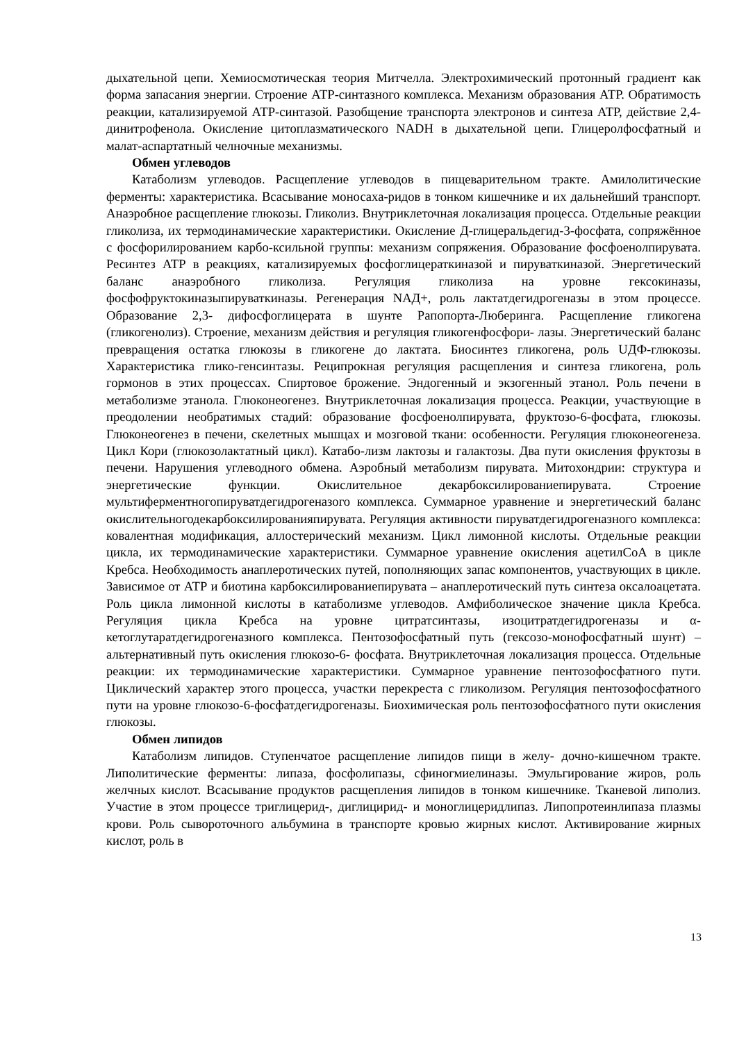дыхательной цепи. Хемиосмотическая теория Митчелла. Электрохимический протонный градиент как форма запасания энергии. Строение АТР-синтазного комплекса. Механизм образования АТР. Обратимость реакции, катализируемой АТР-синтазой. Разобщение транспорта электронов и синтеза АТР, действие 2,4-динитрофенола. Окисление цитоплазматического NADH в дыхательной цепи. Глицеролфосфатный и малат-аспартатный челночные механизмы.
Обмен углеводов
Катаболизм углеводов. Расщепление углеводов в пищеварительном тракте. Амилолитические ферменты: характеристика. Всасывание моносаха-ридов в тонком кишечнике и их дальнейший транспорт. Анаэробное расщепление глюкозы. Гликолиз. Внутриклеточная локализация процесса. Отдельные реакции гликолиза, их термодинамические характеристики. Окисление Д-глицеральдегид-3-фосфата, сопряжённое с фосфорилированием карбо-ксильной группы: механизм сопряжения. Образование фосфоенолпирувата. Ресинтез АТР в реакциях, катализируемых фосфоглицераткиназой и пируваткиназой. Энергетический баланс анаэробного гликолиза. Регуляция гликолиза на уровне гексокиназы, фосфофруктокиназыпируваткиназы. Регенерация NАД+, роль лактатдегидрогеназы в этом процессе. Образование 2,3- дифосфоглицерата в шунте Рапопорта-Люберинга. Расщепление гликогена (гликогенолиз). Строение, механизм действия и регуляция гликогенфосфори- лазы. Энергетический баланс превращения остатка глюкозы в гликогене до лактата. Биосинтез гликогена, роль UДФ-глюкозы. Характеристика глико-генсинтазы. Реципрокная регуляция расщепления и синтеза гликогена, роль гормонов в этих процессах. Спиртовое брожение. Эндогенный и экзогенный этанол. Роль печени в метаболизме этанола. Глюконеогенез. Внутриклеточная локализация процесса. Реакции, участвующие в преодолении необратимых стадий: образование фосфоенолпирувата, фруктозо-6-фосфата, глюкозы. Глюконеогенез в печени, скелетных мышцах и мозговой ткани: особенности. Регуляция глюконеогенеза. Цикл Кори (глюкозолактатный цикл). Катабо-лизм лактозы и галактозы. Два пути окисления фруктозы в печени. Нарушения углеводного обмена. Аэробный метаболизм пирувата. Митохондрии: структура и энергетические функции. Окислительное декарбоксилированиепирувата. Строение мультиферментногопируватдегидрогеназого комплекса. Суммарное уравнение и энергетический баланс окислительногодекарбоксилированияпирувата. Регуляция активности пируватдегидрогеназного комплекса: ковалентная модификация, аллостерический механизм. Цикл лимонной кислоты. Отдельные реакции цикла, их термодинамические характеристики. Суммарное уравнение окисления ацетилСоА в цикле Кребса. Необходимость анаплеротических путей, пополняющих запас компонентов, участвующих в цикле. Зависимое от АТР и биотина карбоксилированиепирувата – анаплеротический путь синтеза оксалоацетата. Роль цикла лимонной кислоты в катаболизме углеводов. Амфиболическое значение цикла Кребса. Регуляция цикла Кребса на уровне цитратсинтазы, изоцитратдегидрогеназы и α- кетоглутаратдегидрогеназного комплекса. Пентозофосфатный путь (гексозо-монофосфатный шунт) – альтернативный путь окисления глюкозо-6- фосфата. Внутриклеточная локализация процесса. Отдельные реакции: их термодинамические характеристики. Суммарное уравнение пентозофосфатного пути. Циклический характер этого процесса, участки перекреста с гликолизом. Регуляция пентозофосфатного пути на уровне глюкозо-6-фосфатдегидрогеназы. Биохимическая роль пентозофосфатного пути окисления глюкозы.
Обмен липидов
Катаболизм липидов. Ступенчатое расщепление липидов пищи в желу- дочно-кишечном тракте. Липолитические ферменты: липаза, фосфолипазы, сфиногмиелиназы. Эмульгирование жиров, роль желчных кислот. Всасывание продуктов расщепления липидов в тонком кишечнике. Тканевой липолиз. Участие в этом процессе триглицерид-, диглицирид- и моноглицеридлипаз. Липопротеинлипаза плазмы крови. Роль сывороточного альбумина в транспорте кровью жирных кислот. Активирование жирных кислот, роль в
13